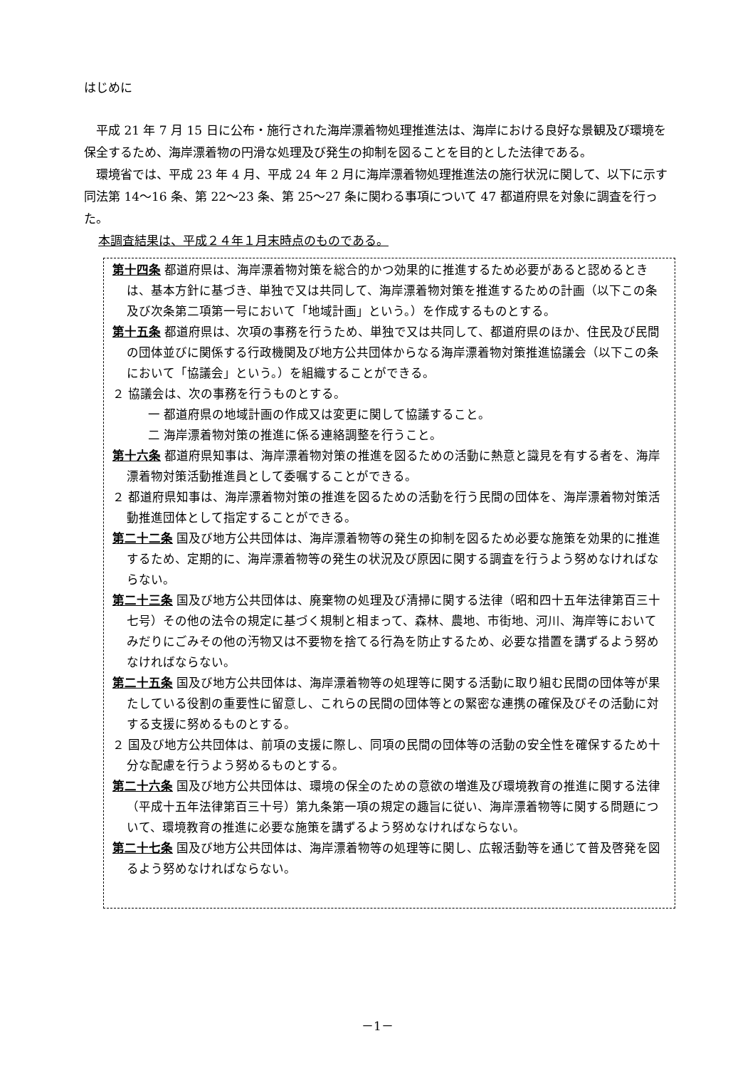はじめに
平成 21 年 7 月 15 日に公布・施行された海岸漂着物処理推進法は、海岸における良好な景観及び環境を保全するため、海岸漂着物の円滑な処理及び発生の抑制を図ることを目的とした法律である。
環境省では、平成 23 年 4 月、平成 24 年 2 月に海岸漂着物処理推進法の施行状況に関して、以下に示す同法第 14～16 条、第 22～23 条、第 25～27 条に関わる事項について 47 都道府県を対象に調査を行った。
本調査結果は、平成２４年１月末時点のものである。
第十四条 都道府県は、海岸漂着物対策を総合的かつ効果的に推進するため必要があると認めるときは、基本方針に基づき、単独で又は共同して、海岸漂着物対策を推進するための計画（以下この条及び次条第二項第一号において「地域計画」という。）を作成するものとする。
第十五条 都道府県は、次項の事務を行うため、単独で又は共同して、都道府県のほか、住民及び民間の団体並びに関係する行政機関及び地方公共団体からなる海岸漂着物対策推進協議会（以下この条において「協議会」という。）を組織することができる。
２ 協議会は、次の事務を行うものとする。
一 都道府県の地域計画の作成又は変更に関して協議すること。
二 海岸漂着物対策の推進に係る連絡調整を行うこと。
第十六条 都道府県知事は、海岸漂着物対策の推進を図るための活動に熱意と識見を有する者を、海岸漂着物対策活動推進員として委嘱することができる。
２ 都道府県知事は、海岸漂着物対策の推進を図るための活動を行う民間の団体を、海岸漂着物対策活動推進団体として指定することができる。
第二十二条 国及び地方公共団体は、海岸漂着物等の発生の抑制を図るため必要な施策を効果的に推進するため、定期的に、海岸漂着物等の発生の状況及び原因に関する調査を行うよう努めなければならない。
第二十三条 国及び地方公共団体は、廃棄物の処理及び清掃に関する法律（昭和四十五年法律第百三十七号）その他の法令の規定に基づく規制と相まって、森林、農地、市街地、河川、海岸等においてみだりにごみその他の汚物又は不要物を捨てる行為を防止するため、必要な措置を講ずるよう努めなければならない。
第二十五条 国及び地方公共団体は、海岸漂着物等の処理等に関する活動に取り組む民間の団体等が果たしている役割の重要性に留意し、これらの民間の団体等との緊密な連携の確保及びその活動に対する支援に努めるものとする。
２ 国及び地方公共団体は、前項の支援に際し、同項の民間の団体等の活動の安全性を確保するため十分な配慮を行うよう努めるものとする。
第二十六条 国及び地方公共団体は、環境の保全のための意欲の増進及び環境教育の推進に関する法律（平成十五年法律第百三十号）第九条第一項の規定の趣旨に従い、海岸漂着物等に関する問題について、環境教育の推進に必要な施策を講ずるよう努めなければならない。
第二十七条 国及び地方公共団体は、海岸漂着物等の処理等に関し、広報活動等を通じて普及啓発を図るよう努めなければならない。
－1－